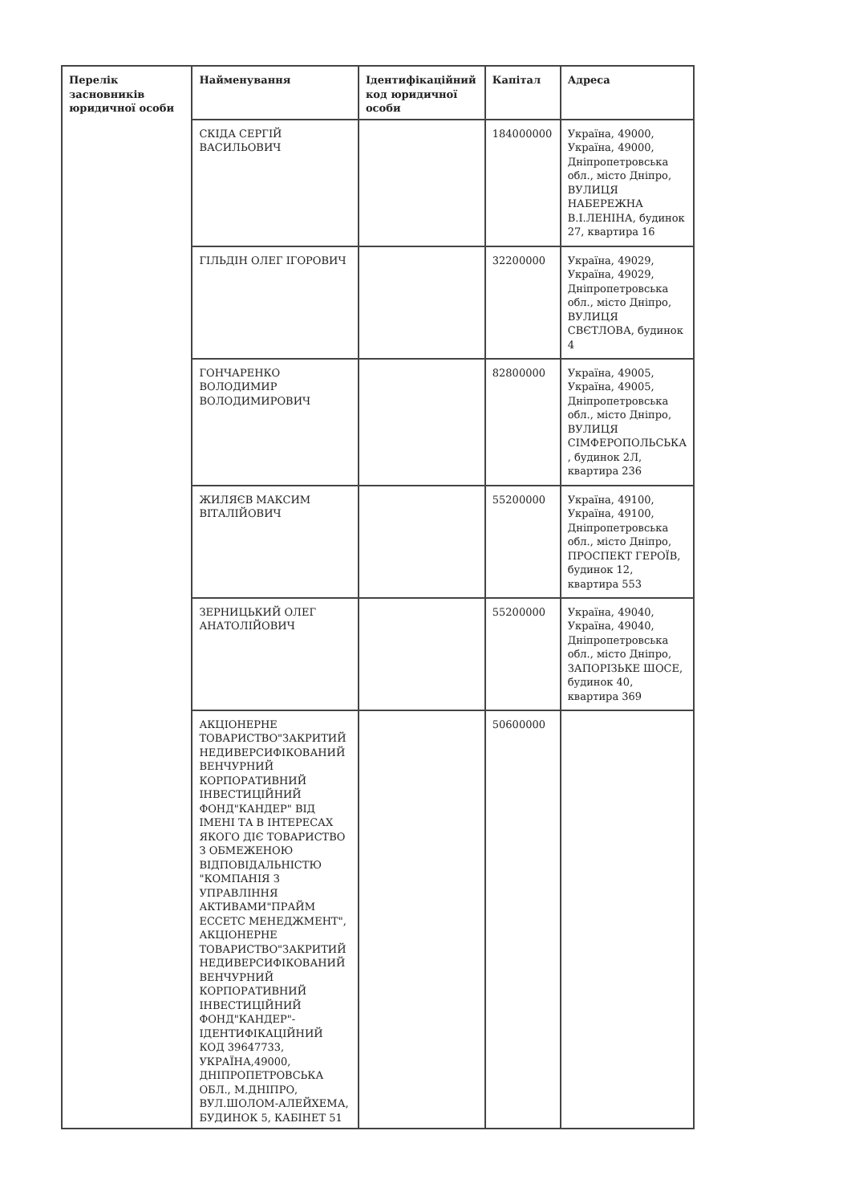| Перелік засновників юридичної особи | Найменування | Ідентифікаційний код юридичної особи | Капітал | Адреса |
| --- | --- | --- | --- | --- |
| | СКІДА СЕРГІЙ ВАСИЛЬОВИЧ | | 184000000 | Україна, 49000, Україна, 49000, Дніпропетровська обл., місто Дніпро, ВУЛИЦЯ НАБЕРЕЖНА В.І.ЛЕНІНА, будинок 27, квартира 16 |
| | ГІЛЬДІН ОЛЕГ ІГОРОВИЧ | | 32200000 | Україна, 49029, Україна, 49029, Дніпропетровська обл., місто Дніпро, ВУЛИЦЯ СВЄТЛОВА, будинок 4 |
| | ГОНЧАРЕНКО ВОЛОДИМИР ВОЛОДИМИРОВИЧ | | 82800000 | Україна, 49005, Україна, 49005, Дніпропетровська обл., місто Дніпро, ВУЛИЦЯ СІМФЕРОПОЛЬСЬКА , будинок 2Л, квартира 236 |
| | ЖИЛЯЄВ МАКСИМ ВІТАЛІЙОВИЧ | | 55200000 | Україна, 49100, Україна, 49100, Дніпропетровська обл., місто Дніпро, ПРОСПЕКТ ГЕРОЇВ, будинок 12, квартира 553 |
| | ЗЕРНИЦЬКИЙ ОЛЕГ АНАТОЛІЙОВИЧ | | 55200000 | Україна, 49040, Україна, 49040, Дніпропетровська обл., місто Дніпро, ЗАПОРІЗЬКЕ ШОСЕ, будинок 40, квартира 369 |
| | АКЦІОНЕРНЕ ТОВАРИСТВО"ЗАКРИТИЙ НЕДИВЕРСИФІКОВАНИЙ ВЕНЧУРНИЙ КОРПОРАТИВНИЙ ІНВЕСТИЦІЙНИЙ ФОНД"КАНДЕР" ВІД ІМЕНІ ТА В ІНТЕРЕСАХ ЯКОГО ДІЄ ТОВАРИСТВО З ОБМЕЖЕНОЮ ВІДПОВІДАЛЬНІСТЮ "КОМПАНІЯ З УПРАВЛІННЯ АКТИВАМИ"ПРАЙМ ЕССЕТС МЕНЕДЖМЕНТ", АКЦІОНЕРНЕ ТОВАРИСТВО"ЗАКРИТИЙ НЕДИВЕРСИФІКОВАНИЙ ВЕНЧУРНИЙ КОРПОРАТИВНИЙ ІНВЕСТИЦІЙНИЙ ФОНД"КАНДЕР"- ІДЕНТИФІКАЦІЙНИЙ КОД 39647733, УКРАЇНА,49000, ДНІПРОПЕТРОВСЬКА ОБЛ., М.ДНІПРО, ВУЛ.ШОЛОМ-АЛЕЙХЕМА, БУДИНОК 5, КАБІНЕТ 51 | | 50600000 | |